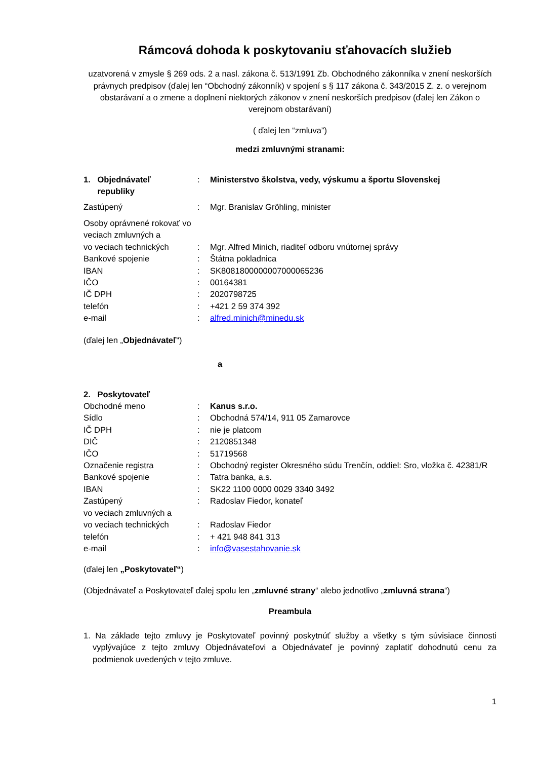Rámcová dohoda k poskytovaniu sťahovacích služieb
uzatvorená v zmysle § 269 ods. 2 a nasl. zákona č. 513/1991 Zb. Obchodného zákonníka v znení neskorších právnych predpisov (ďalej len “Obchodný zákonník) v spojení s § 117 zákona č. 343/2015 Z. z. o verejnom obstarávaní a o zmene a doplnení niektorých zákonov v znení neskorších predpisov (ďalej len Zákon o verejnom obstarávaní)
( ďalej len “zmluva”)
medzi zmluvnými stranami:
| 1. Objednávateľ republiky | : | Ministerstvo školstva, vedy, výskumu a športu Slovenskej |
| Zastúpený | : | Mgr. Branislav Gröhling, minister |
| Osoby oprávnené rokovať vo veciach zmluvných a | | |
| vo veciach technických | : | Mgr. Alfred Minich, riaditeľ odboru vnútornej správy |
| Bankové spojenie | : | Štátna pokladnica |
| IBAN | : | SK8081800000007000065236 |
| IČO | : | 00164381 |
| IČ DPH | : | 2020798725 |
| telefón | : | +421 2 59 374 392 |
| e-mail | : | alfred.minich@minedu.sk |
(ďalej len „Objednávateľ“)
a
| 2. Poskytovateľ | | |
| Obchodné meno | : | Kanus s.r.o. |
| Sídlo | : | Obchodná 574/14, 911 05 Zamarovce |
| IČ DPH | : | nie je platcom |
| DIČ | : | 2120851348 |
| IČO | : | 51719568 |
| Označenie registra | : | Obchodný register Okresného súdu Trenčín, oddiel: Sro, vložka č. 42381/R |
| Bankové spojenie | : | Tatra banka, a.s. |
| IBAN | : | SK22 1100 0000 0029 3340 3492 |
| Zastúpený | : | Radoslav Fiedor, konateľ |
| vo veciach zmluvných a | | |
| vo veciach technických | : | Radoslav Fiedor |
| telefón | : | + 421 948 841 313 |
| e-mail | : | info@vasestahovanie.sk |
(ďalej len „Poskytovateľ“)
(Objednávateľ a Poskytovateľ ďalej spolu len „zmluvné strany“ alebo jednotlivo „zmluvná strana“)
Preambula
1. Na základe tejto zmluvy je Poskytovateľ povinný poskytnúť služby a všetky s tým súvisiace činnosti vyplývajúce z tejto zmluvy Objednávateľovi a Objednávateľ je povinný zaplatiť dohodnutú cenu za podmienok uvedených v tejto zmluve.
1